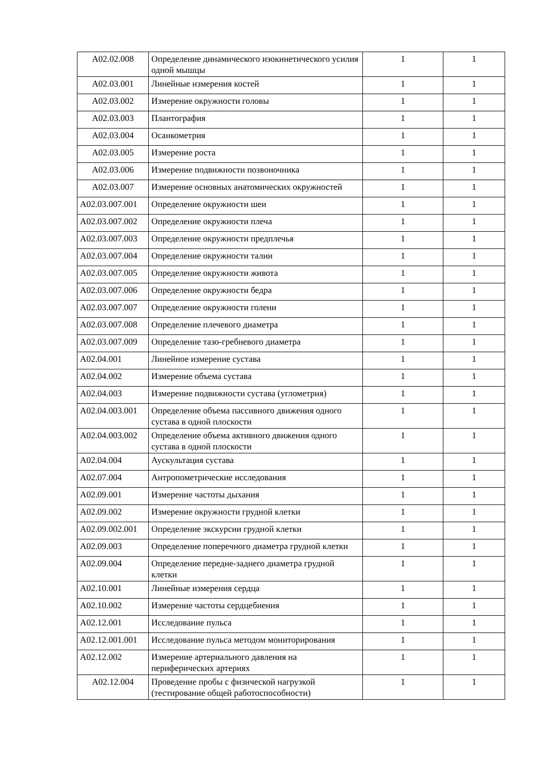| A02.02.008 | Определение динамического изокинетического усилия одной мышцы | 1 | 1 |
| A02.03.001 | Линейные измерения костей | 1 | 1 |
| A02.03.002 | Измерение окружности головы | 1 | 1 |
| A02.03.003 | Плантография | 1 | 1 |
| A02.03.004 | Осанкометрия | 1 | 1 |
| A02.03.005 | Измерение роста | 1 | 1 |
| A02.03.006 | Измерение подвижности позвоночника | 1 | 1 |
| A02.03.007 | Измерение основных анатомических окружностей | 1 | 1 |
| A02.03.007.001 | Определение окружности шеи | 1 | 1 |
| A02.03.007.002 | Определение окружности плеча | 1 | 1 |
| A02.03.007.003 | Определение окружности предплечья | 1 | 1 |
| A02.03.007.004 | Определение окружности талии | 1 | 1 |
| A02.03.007.005 | Определение окружности живота | 1 | 1 |
| A02.03.007.006 | Определение окружности бедра | 1 | 1 |
| A02.03.007.007 | Определение окружности голени | 1 | 1 |
| A02.03.007.008 | Определение плечевого диаметра | 1 | 1 |
| A02.03.007.009 | Определение тазо-гребневого диаметра | 1 | 1 |
| A02.04.001 | Линейное измерение сустава | 1 | 1 |
| A02.04.002 | Измерение объема сустава | 1 | 1 |
| A02.04.003 | Измерение подвижности сустава (углометрия) | 1 | 1 |
| A02.04.003.001 | Определение объема пассивного движения одного сустава в одной плоскости | 1 | 1 |
| A02.04.003.002 | Определение объема активного движения одного сустава в одной плоскости | 1 | 1 |
| A02.04.004 | Аускультация сустава | 1 | 1 |
| A02.07.004 | Антропометрические исследования | 1 | 1 |
| A02.09.001 | Измерение частоты дыхания | 1 | 1 |
| A02.09.002 | Измерение окружности грудной клетки | 1 | 1 |
| A02.09.002.001 | Определение экскурсии грудной клетки | 1 | 1 |
| A02.09.003 | Определение поперечного диаметра грудной клетки | 1 | 1 |
| A02.09.004 | Определение передне-заднего диаметра грудной клетки | 1 | 1 |
| A02.10.001 | Линейные измерения сердца | 1 | 1 |
| A02.10.002 | Измерение частоты сердцебиения | 1 | 1 |
| A02.12.001 | Исследование пульса | 1 | 1 |
| A02.12.001.001 | Исследование пульса методом мониторирования | 1 | 1 |
| A02.12.002 | Измерение артериального давления на периферических артериях | 1 | 1 |
| A02.12.004 | Проведение пробы с физической нагрузкой (тестирование общей работоспособности) | 1 | 1 |